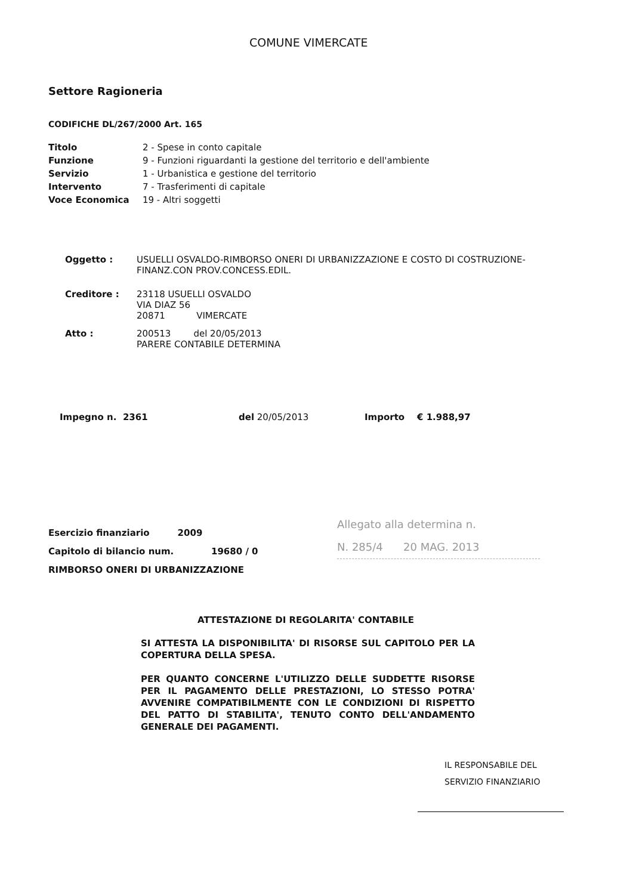COMUNE VIMERCATE
Settore Ragioneria
CODIFICHE DL/267/2000 Art. 165
| Titolo | 2 - Spese in conto capitale |
| Funzione | 9 - Funzioni riguardanti la gestione del territorio e dell'ambiente |
| Servizio | 1 - Urbanistica e gestione del territorio |
| Intervento | 7 - Trasferimenti di capitale |
| Voce Economica | 19 - Altri soggetti |
| Oggetto : | USUELLI OSVALDO-RIMBORSO ONERI DI URBANIZZAZIONE E COSTO DI COSTRUZIONE-FINANZ.CON PROV.CONCESS.EDIL. |
| Creditore : | 23118 USUELLI OSVALDO VIA DIAZ 56 20871 VIMERCATE |
| Atto : | 200513 del 20/05/2013 PARERE CONTABILE DETERMINA |
Impegno n. 2361 del 20/05/2013 Importo € 1.988,97
Esercizio finanziario 2009
Capitolo di bilancio num. 19680 / 0
RIMBORSO ONERI DI URBANIZZAZIONE
Allegato alla determina n.
N. 285/4 20 MAG. 2013
ATTESTAZIONE DI REGOLARITA' CONTABILE
SI ATTESTA LA DISPONIBILITA' DI RISORSE SUL CAPITOLO PER LA COPERTURA DELLA SPESA.
PER QUANTO CONCERNE L'UTILIZZO DELLE SUDDETTE RISORSE PER IL PAGAMENTO DELLE PRESTAZIONI, LO STESSO POTRA' AVVENIRE COMPATIBILMENTE CON LE CONDIZIONI DI RISPETTO DEL PATTO DI STABILITA', TENUTO CONTO DELL'ANDAMENTO GENERALE DEI PAGAMENTI.
IL RESPONSABILE DEL
SERVIZIO FINANZIARIO